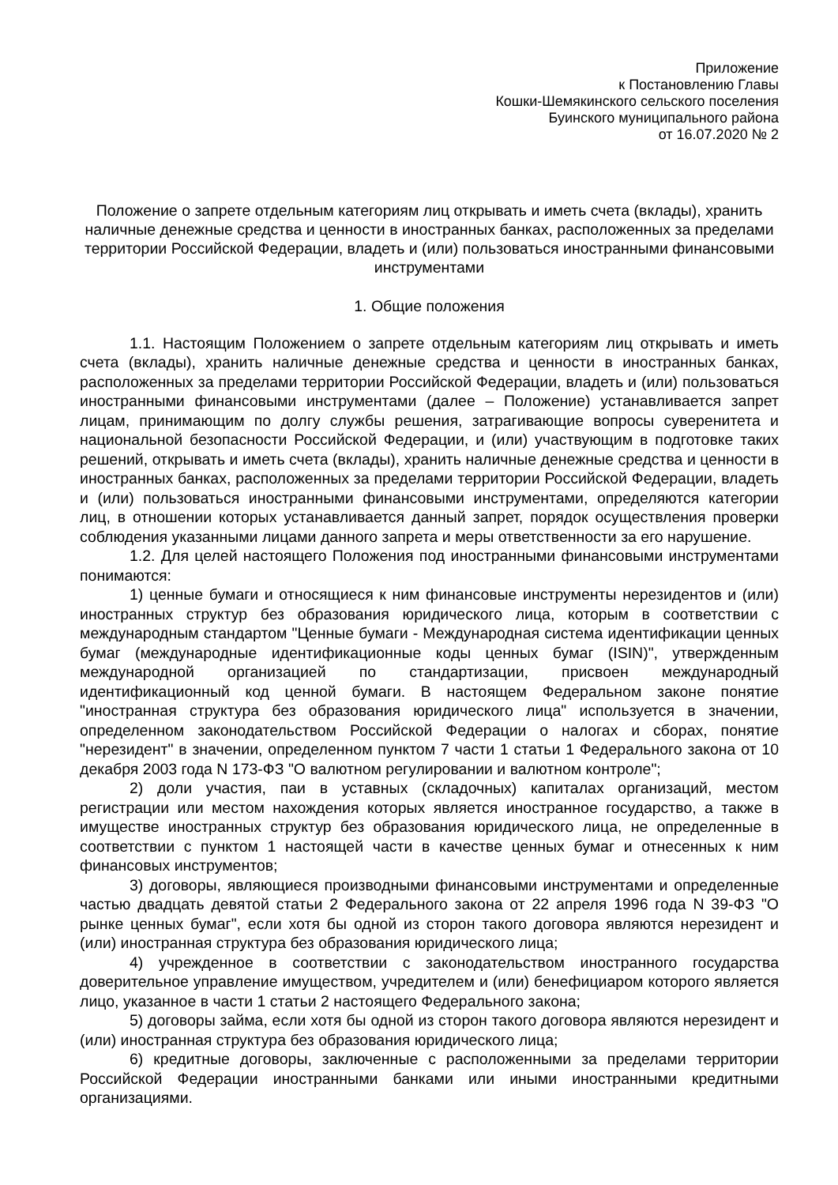Приложение
к Постановлению Главы
Кошки-Шемякинского сельского поселения
Буинского муниципального района
от 16.07.2020 № 2
Положение о запрете отдельным категориям лиц открывать и иметь счета (вклады), хранить наличные денежные средства и ценности в иностранных банках, расположенных за пределами территории Российской Федерации, владеть и (или) пользоваться иностранными финансовыми инструментами
1. Общие положения
1.1. Настоящим Положением о запрете отдельным категориям лиц открывать и иметь счета (вклады), хранить наличные денежные средства и ценности в иностранных банках, расположенных за пределами территории Российской Федерации, владеть и (или) пользоваться иностранными финансовыми инструментами (далее – Положение) устанавливается запрет лицам, принимающим по долгу службы решения, затрагивающие вопросы суверенитета и национальной безопасности Российской Федерации, и (или) участвующим в подготовке таких решений, открывать и иметь счета (вклады), хранить наличные денежные средства и ценности в иностранных банках, расположенных за пределами территории Российской Федерации, владеть и (или) пользоваться иностранными финансовыми инструментами, определяются категории лиц, в отношении которых устанавливается данный запрет, порядок осуществления проверки соблюдения указанными лицами данного запрета и меры ответственности за его нарушение.
1.2. Для целей настоящего Положения под иностранными финансовыми инструментами понимаются:
1) ценные бумаги и относящиеся к ним финансовые инструменты нерезидентов и (или) иностранных структур без образования юридического лица, которым в соответствии с международным стандартом "Ценные бумаги - Международная система идентификации ценных бумаг (международные идентификационные коды ценных бумаг (ISIN)", утвержденным международной организацией по стандартизации, присвоен международный идентификационный код ценной бумаги. В настоящем Федеральном законе понятие "иностранная структура без образования юридического лица" используется в значении, определенном законодательством Российской Федерации о налогах и сборах, понятие "нерезидент" в значении, определенном пунктом 7 части 1 статьи 1 Федерального закона от 10 декабря 2003 года N 173-ФЗ "О валютном регулировании и валютном контроле";
2) доли участия, паи в уставных (складочных) капиталах организаций, местом регистрации или местом нахождения которых является иностранное государство, а также в имуществе иностранных структур без образования юридического лица, не определенные в соответствии с пунктом 1 настоящей части в качестве ценных бумаг и отнесенных к ним финансовых инструментов;
3) договоры, являющиеся производными финансовыми инструментами и определенные частью двадцать девятой статьи 2 Федерального закона от 22 апреля 1996 года N 39-ФЗ "О рынке ценных бумаг", если хотя бы одной из сторон такого договора являются нерезидент и (или) иностранная структура без образования юридического лица;
4) учрежденное в соответствии с законодательством иностранного государства доверительное управление имуществом, учредителем и (или) бенефициаром которого является лицо, указанное в части 1 статьи 2 настоящего Федерального закона;
5) договоры займа, если хотя бы одной из сторон такого договора являются нерезидент и (или) иностранная структура без образования юридического лица;
6) кредитные договоры, заключенные с расположенными за пределами территории Российской Федерации иностранными банками или иными иностранными кредитными организациями.